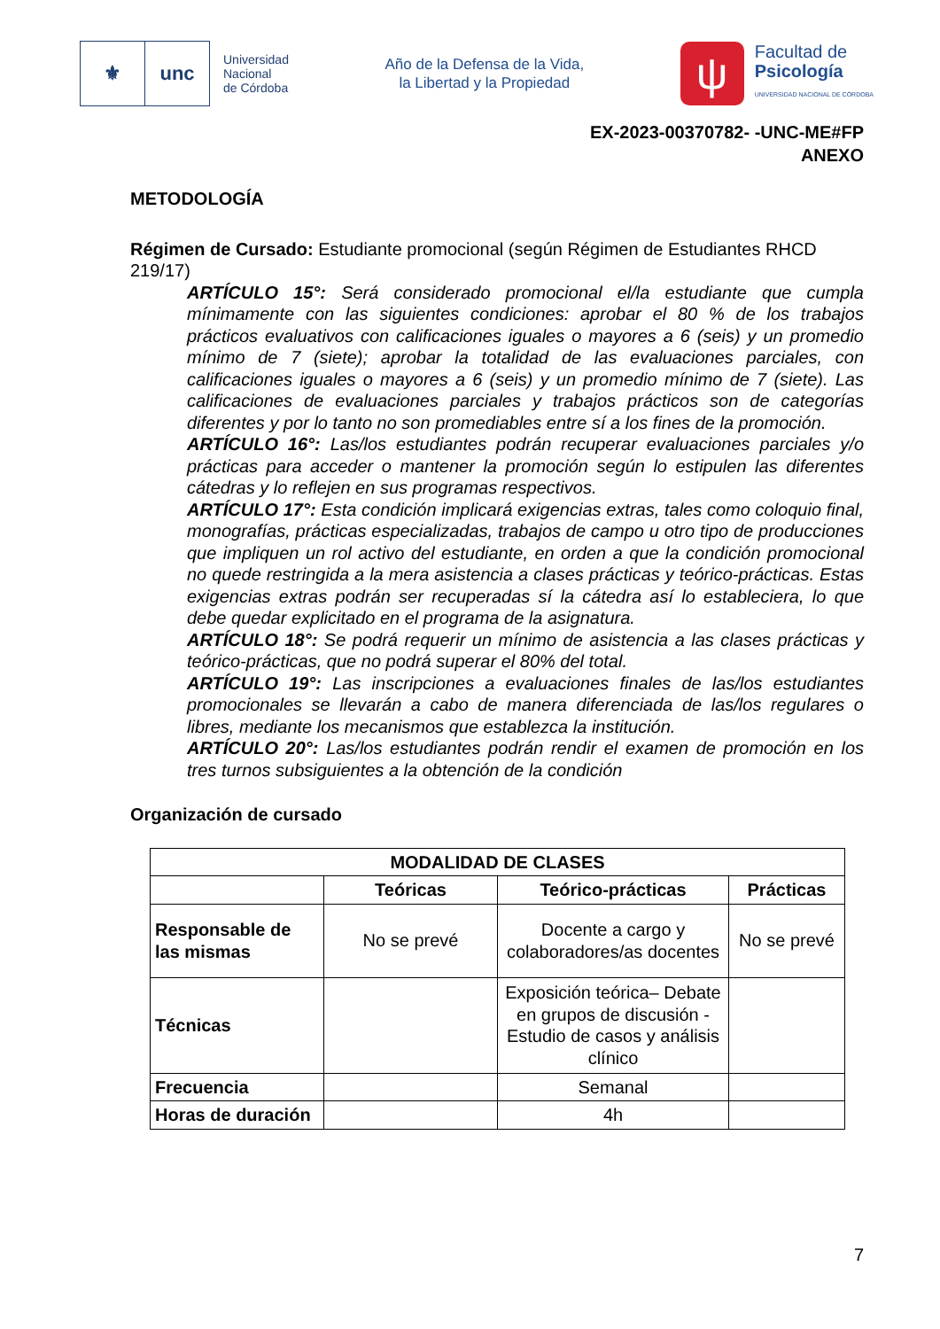⚜ unc
Universidad
Nacional
de Córdoba
Año de la Defensa de la Vida,
la Libertad y la Propiedad
ψ
Facultad de
Psicología
UNIVERSIDAD NACIONAL DE CÓRDOBA
EX-2023-00370782- -UNC-ME#FP
ANEXO
METODOLOGÍA
Régimen de Cursado: Estudiante promocional (según Régimen de Estudiantes RHCD 219/17)
ARTÍCULO 15°: Será considerado promocional el/la estudiante que cumpla mínimamente con las siguientes condiciones: aprobar el 80 % de los trabajos prácticos evaluativos con calificaciones iguales o mayores a 6 (seis) y un promedio mínimo de 7 (siete); aprobar la totalidad de las evaluaciones parciales, con calificaciones iguales o mayores a 6 (seis) y un promedio mínimo de 7 (siete). Las calificaciones de evaluaciones parciales y trabajos prácticos son de categorías diferentes y por lo tanto no son promediables entre sí a los fines de la promoción.
ARTÍCULO 16°: Las/los estudiantes podrán recuperar evaluaciones parciales y/o prácticas para acceder o mantener la promoción según lo estipulen las diferentes cátedras y lo reflejen en sus programas respectivos.
ARTÍCULO 17°: Esta condición implicará exigencias extras, tales como coloquio final, monografías, prácticas especializadas, trabajos de campo u otro tipo de producciones que impliquen un rol activo del estudiante, en orden a que la condición promocional no quede restringida a la mera asistencia a clases prácticas y teórico-prácticas. Estas exigencias extras podrán ser recuperadas sí la cátedra así lo estableciera, lo que debe quedar explicitado en el programa de la asignatura.
ARTÍCULO 18°: Se podrá requerir un mínimo de asistencia a las clases prácticas y teórico-prácticas, que no podrá superar el 80% del total.
ARTÍCULO 19°: Las inscripciones a evaluaciones finales de las/los estudiantes promocionales se llevarán a cabo de manera diferenciada de las/los regulares o libres, mediante los mecanismos que establezca la institución.
ARTÍCULO 20°: Las/los estudiantes podrán rendir el examen de promoción en los tres turnos subsiguientes a la obtención de la condición
Organización de cursado
| MODALIDAD DE CLASES | | | |
| --- | --- | --- | --- |
| | Teóricas | Teórico-prácticas | Prácticas |
| Responsable de las mismas | No se prevé | Docente a cargo y colaboradores/as docentes | No se prevé |
| Técnicas | | Exposición teórica– Debate en grupos de discusión - Estudio de casos y análisis clínico | |
| Frecuencia | | Semanal | |
| Horas de duración | | 4h | |
7